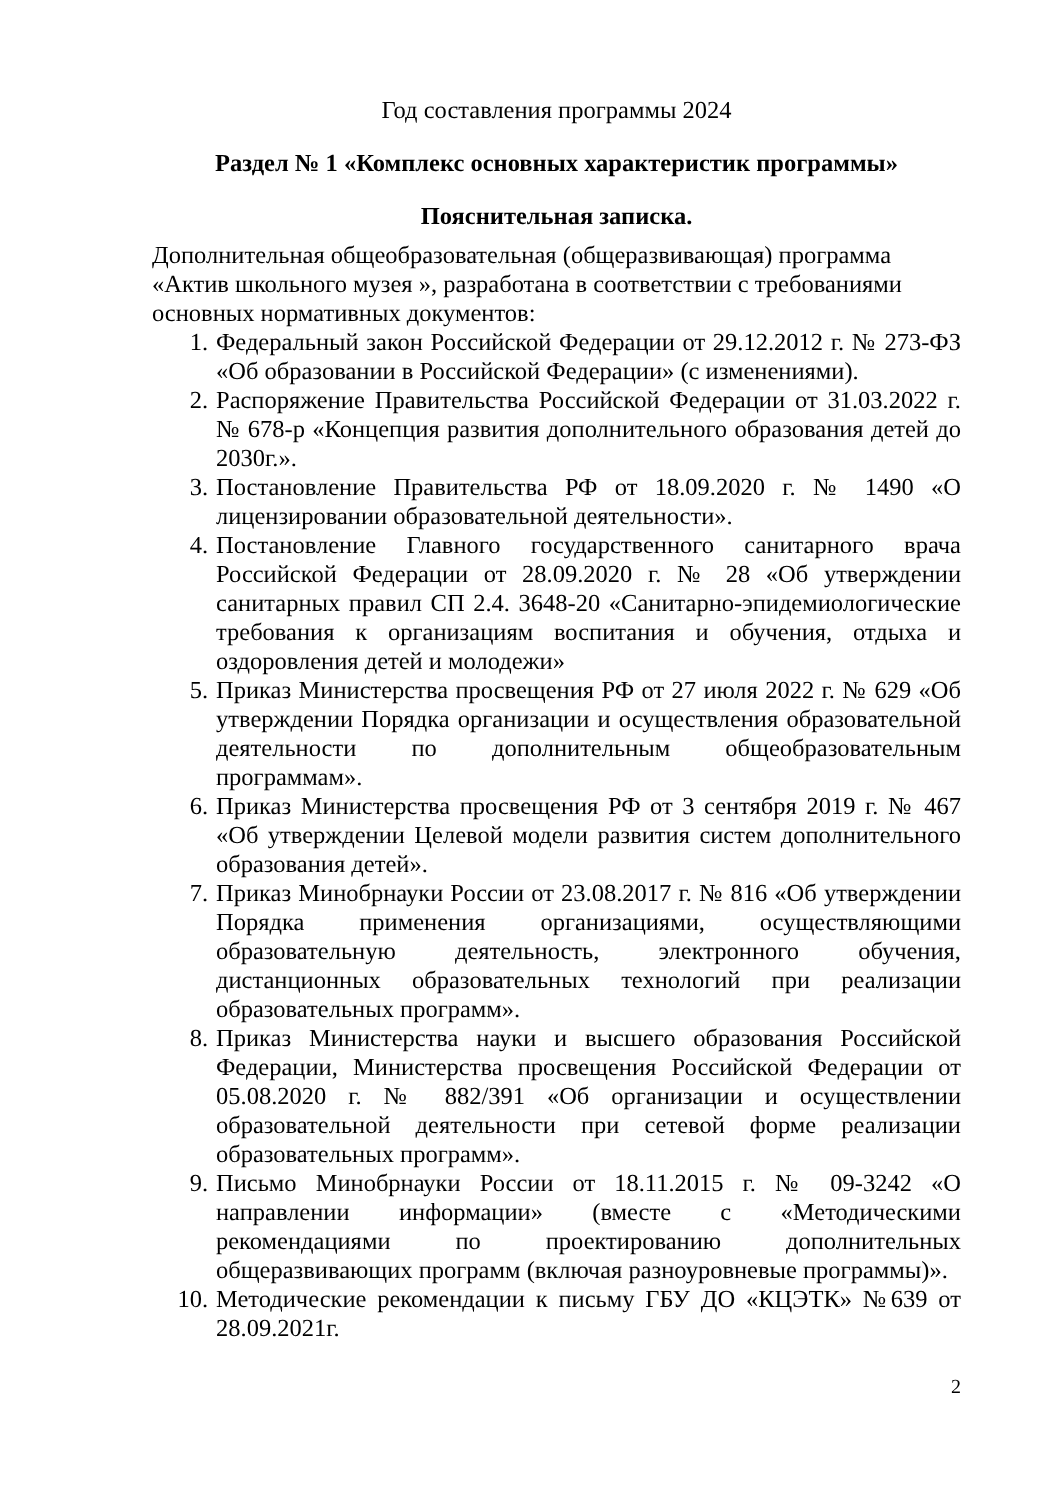Год составления программы 2024
Раздел № 1 «Комплекс основных характеристик программы»
Пояснительная записка.
Дополнительная общеобразовательная (общеразвивающая) программа «Актив школьного музея », разработана в соответствии с требованиями основных нормативных документов:
1. Федеральный закон Российской Федерации от 29.12.2012 г. № 273-ФЗ «Об образовании в Российской Федерации» (с изменениями).
2. Распоряжение Правительства Российской Федерации от 31.03.2022 г. № 678-р «Концепция развития дополнительного образования детей до 2030г.».
3. Постановление Правительства РФ от 18.09.2020 г. № 1490 «О лицензировании образовательной деятельности».
4. Постановление Главного государственного санитарного врача Российской Федерации от 28.09.2020 г. № 28 «Об утверждении санитарных правил СП 2.4. 3648-20 «Санитарно-эпидемиологические требования к организациям воспитания и обучения, отдыха и оздоровления детей и молодежи»
5. Приказ Министерства просвещения РФ от 27 июля 2022 г. № 629 «Об утверждении Порядка организации и осуществления образовательной деятельности по дополнительным общеобразовательным программам».
6. Приказ Министерства просвещения РФ от 3 сентября 2019 г. № 467 «Об утверждении Целевой модели развития систем дополнительного образования детей».
7. Приказ Минобрнауки России от 23.08.2017 г. № 816 «Об утверждении Порядка применения организациями, осуществляющими образовательную деятельность, электронного обучения, дистанционных образовательных технологий при реализации образовательных программ».
8. Приказ Министерства науки и высшего образования Российской Федерации, Министерства просвещения Российской Федерации от 05.08.2020 г. № 882/391 «Об организации и осуществлении образовательной деятельности при сетевой форме реализации образовательных программ».
9. Письмо Минобрнауки России от 18.11.2015 г. № 09-3242 «О направлении информации» (вместе с «Методическими рекомендациями по проектированию дополнительных общеразвивающих программ (включая разноуровневые программы)».
10. Методические рекомендации к письму ГБУ ДО «КЦЭТК» №639 от 28.09.2021г.
2